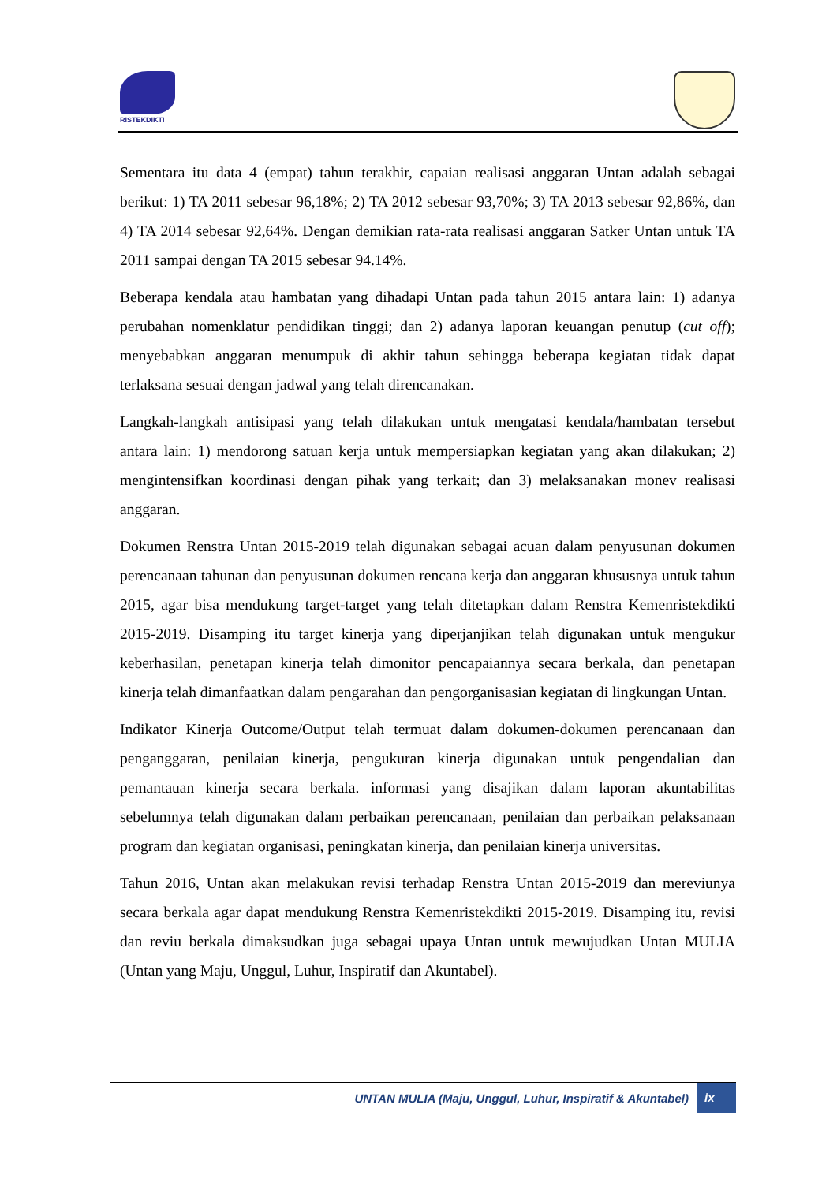RISTEKDIKTI
Sementara itu data 4 (empat) tahun terakhir, capaian realisasi anggaran Untan adalah sebagai berikut: 1) TA 2011 sebesar 96,18%; 2) TA 2012 sebesar 93,70%; 3) TA 2013 sebesar 92,86%, dan 4) TA 2014 sebesar 92,64%. Dengan demikian rata-rata realisasi anggaran Satker Untan untuk TA 2011 sampai dengan TA 2015 sebesar 94.14%.
Beberapa kendala atau hambatan yang dihadapi Untan pada tahun 2015 antara lain: 1) adanya perubahan nomenklatur pendidikan tinggi; dan 2) adanya laporan keuangan penutup (cut off); menyebabkan anggaran menumpuk di akhir tahun sehingga beberapa kegiatan tidak dapat terlaksana sesuai dengan jadwal yang telah direncanakan.
Langkah-langkah antisipasi yang telah dilakukan untuk mengatasi kendala/hambatan tersebut antara lain: 1) mendorong satuan kerja untuk mempersiapkan kegiatan yang akan dilakukan; 2) mengintensifkan koordinasi dengan pihak yang terkait; dan 3) melaksanakan monev realisasi anggaran.
Dokumen Renstra Untan 2015-2019 telah digunakan sebagai acuan dalam penyusunan dokumen perencanaan tahunan dan penyusunan dokumen rencana kerja dan anggaran khususnya untuk tahun 2015, agar bisa mendukung target-target yang telah ditetapkan dalam Renstra Kemenristekdikti 2015-2019. Disamping itu target kinerja yang diperjanjikan telah digunakan untuk mengukur keberhasilan, penetapan kinerja telah dimonitor pencapaiannya secara berkala, dan penetapan kinerja telah dimanfaatkan dalam pengarahan dan pengorganisasian kegiatan di lingkungan Untan.
Indikator Kinerja Outcome/Output telah termuat dalam dokumen-dokumen perencanaan dan penganggaran, penilaian kinerja, pengukuran kinerja digunakan untuk pengendalian dan pemantauan kinerja secara berkala. informasi yang disajikan dalam laporan akuntabilitas sebelumnya telah digunakan dalam perbaikan perencanaan, penilaian dan perbaikan pelaksanaan program dan kegiatan organisasi, peningkatan kinerja, dan penilaian kinerja universitas.
Tahun 2016, Untan akan melakukan revisi terhadap Renstra Untan 2015-2019 dan mereviunya secara berkala agar dapat mendukung Renstra Kemenristekdikti 2015-2019. Disamping itu, revisi dan reviu berkala dimaksudkan juga sebagai upaya Untan untuk mewujudkan Untan MULIA (Untan yang Maju, Unggul, Luhur, Inspiratif dan Akuntabel).
UNTAN MULIA (Maju, Unggul, Luhur, Inspiratif & Akuntabel) ix